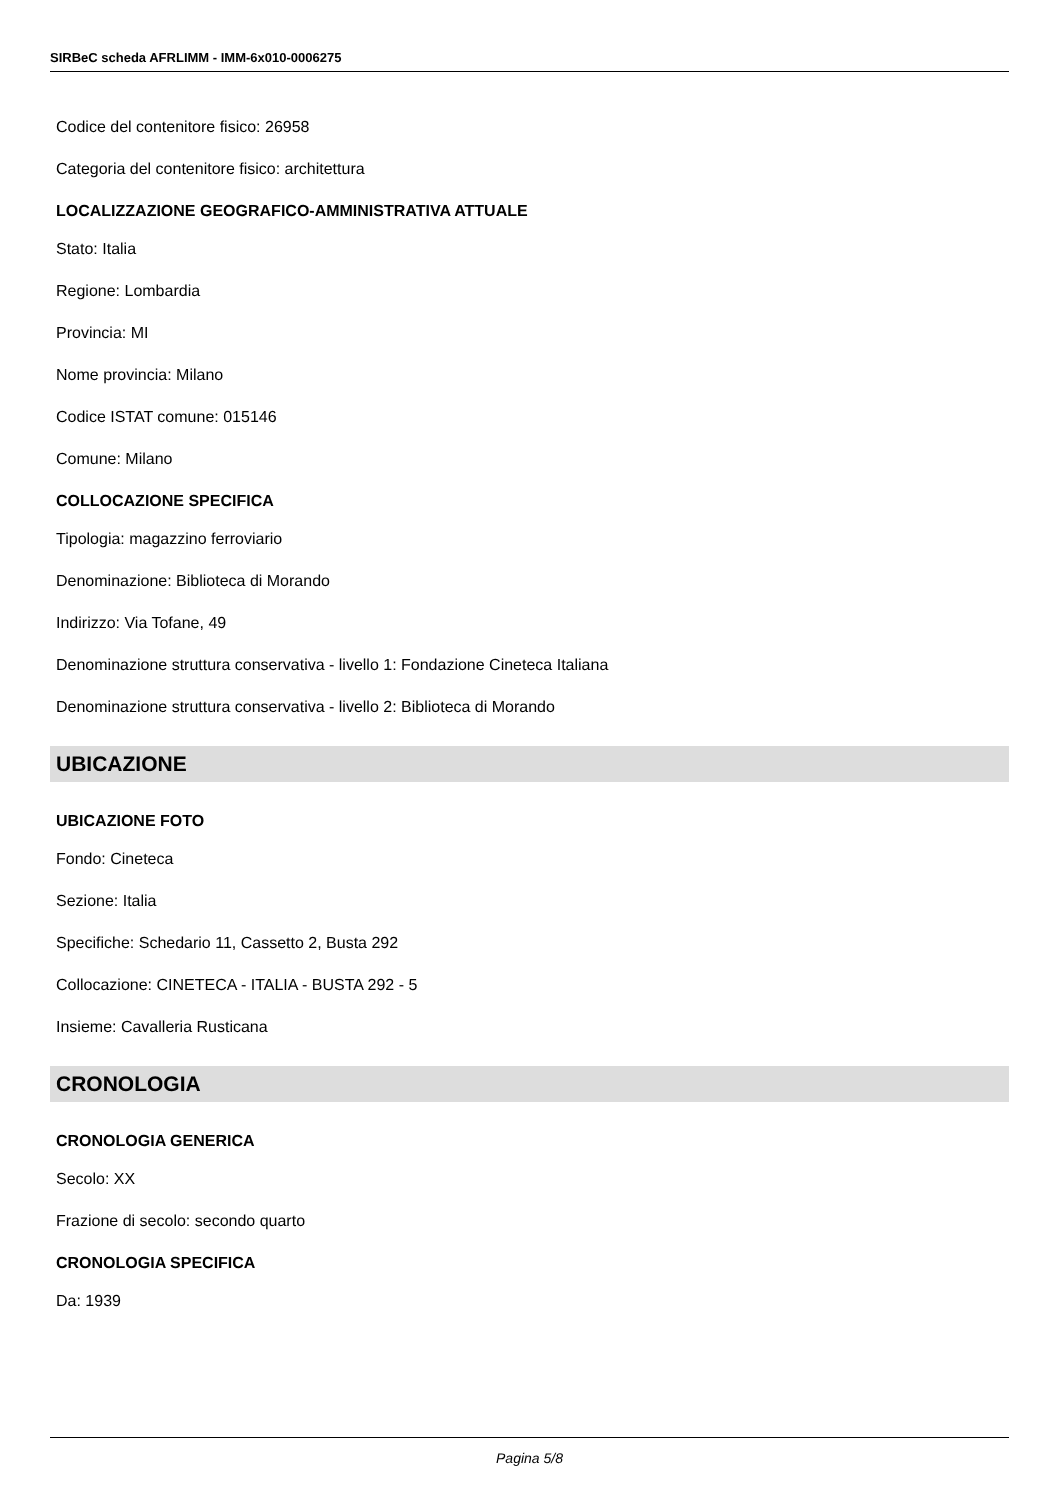SIRBeC scheda AFRLIMM - IMM-6x010-0006275
Codice del contenitore fisico: 26958
Categoria del contenitore fisico: architettura
LOCALIZZAZIONE GEOGRAFICO-AMMINISTRATIVA ATTUALE
Stato: Italia
Regione: Lombardia
Provincia: MI
Nome provincia: Milano
Codice ISTAT comune: 015146
Comune: Milano
COLLOCAZIONE SPECIFICA
Tipologia: magazzino ferroviario
Denominazione: Biblioteca di Morando
Indirizzo: Via Tofane, 49
Denominazione struttura conservativa - livello 1: Fondazione Cineteca Italiana
Denominazione struttura conservativa - livello 2: Biblioteca di Morando
UBICAZIONE
UBICAZIONE FOTO
Fondo: Cineteca
Sezione: Italia
Specifiche: Schedario 11, Cassetto 2, Busta 292
Collocazione: CINETECA - ITALIA - BUSTA 292 - 5
Insieme: Cavalleria Rusticana
CRONOLOGIA
CRONOLOGIA GENERICA
Secolo: XX
Frazione di secolo: secondo quarto
CRONOLOGIA SPECIFICA
Da: 1939
Pagina 5/8